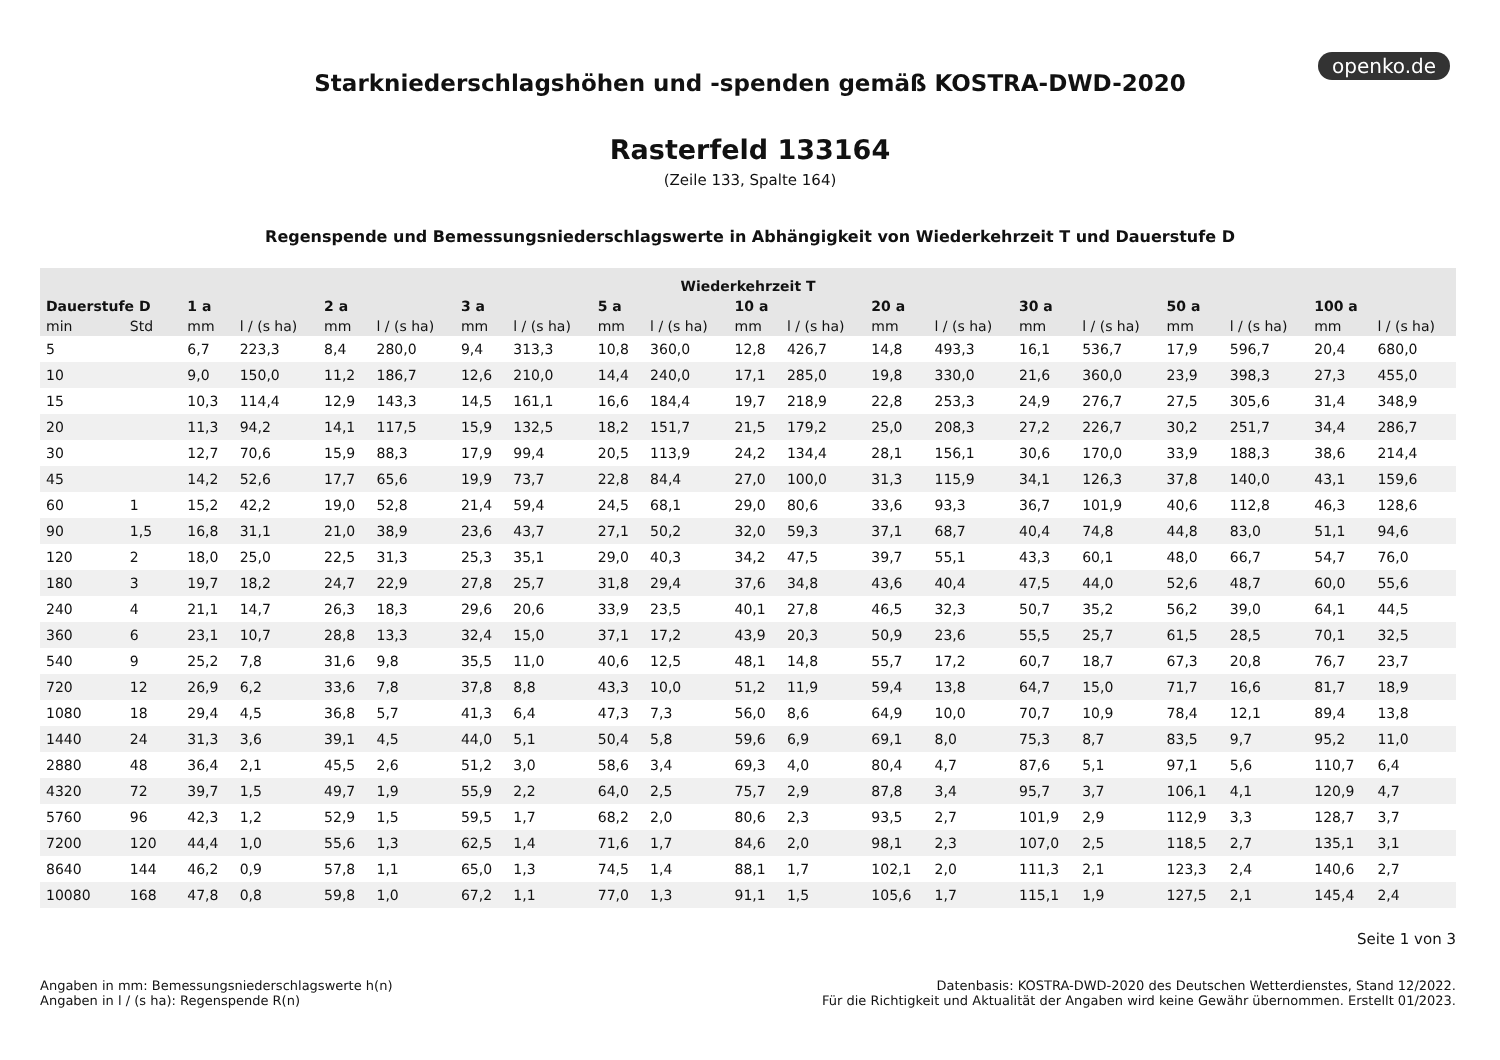openko.de
Starkniederschlagshöhen und -spenden gemäß KOSTRA-DWD-2020
Rasterfeld 133164
(Zeile 133, Spalte 164)
Regenspende und Bemessungsniederschlagswerte in Abhängigkeit von Wiederkehrzeit T und Dauerstufe D
| Wiederkehrzeit T | | | | | | | | | | | | | | | | | | | |
| --- | --- | --- | --- | --- | --- | --- | --- | --- | --- | --- | --- | --- | --- | --- | --- | --- | --- | --- | --- |
| Dauerstufe D | | 1 a | | 2 a | | 3 a | | 5 a | | 10 a | | 20 a | | 30 a | | 50 a | | 100 a | |
| min | Std | mm | l / (s ha) | mm | l / (s ha) | mm | l / (s ha) | mm | l / (s ha) | mm | l / (s ha) | mm | l / (s ha) | mm | l / (s ha) | mm | l / (s ha) | mm | l / (s ha) |
| 5 | | 6,7 | 223,3 | 8,4 | 280,0 | 9,4 | 313,3 | 10,8 | 360,0 | 12,8 | 426,7 | 14,8 | 493,3 | 16,1 | 536,7 | 17,9 | 596,7 | 20,4 | 680,0 |
| 10 | | 9,0 | 150,0 | 11,2 | 186,7 | 12,6 | 210,0 | 14,4 | 240,0 | 17,1 | 285,0 | 19,8 | 330,0 | 21,6 | 360,0 | 23,9 | 398,3 | 27,3 | 455,0 |
| 15 | | 10,3 | 114,4 | 12,9 | 143,3 | 14,5 | 161,1 | 16,6 | 184,4 | 19,7 | 218,9 | 22,8 | 253,3 | 24,9 | 276,7 | 27,5 | 305,6 | 31,4 | 348,9 |
| 20 | | 11,3 | 94,2 | 14,1 | 117,5 | 15,9 | 132,5 | 18,2 | 151,7 | 21,5 | 179,2 | 25,0 | 208,3 | 27,2 | 226,7 | 30,2 | 251,7 | 34,4 | 286,7 |
| 30 | | 12,7 | 70,6 | 15,9 | 88,3 | 17,9 | 99,4 | 20,5 | 113,9 | 24,2 | 134,4 | 28,1 | 156,1 | 30,6 | 170,0 | 33,9 | 188,3 | 38,6 | 214,4 |
| 45 | | 14,2 | 52,6 | 17,7 | 65,6 | 19,9 | 73,7 | 22,8 | 84,4 | 27,0 | 100,0 | 31,3 | 115,9 | 34,1 | 126,3 | 37,8 | 140,0 | 43,1 | 159,6 |
| 60 | 1 | 15,2 | 42,2 | 19,0 | 52,8 | 21,4 | 59,4 | 24,5 | 68,1 | 29,0 | 80,6 | 33,6 | 93,3 | 36,7 | 101,9 | 40,6 | 112,8 | 46,3 | 128,6 |
| 90 | 1,5 | 16,8 | 31,1 | 21,0 | 38,9 | 23,6 | 43,7 | 27,1 | 50,2 | 32,0 | 59,3 | 37,1 | 68,7 | 40,4 | 74,8 | 44,8 | 83,0 | 51,1 | 94,6 |
| 120 | 2 | 18,0 | 25,0 | 22,5 | 31,3 | 25,3 | 35,1 | 29,0 | 40,3 | 34,2 | 47,5 | 39,7 | 55,1 | 43,3 | 60,1 | 48,0 | 66,7 | 54,7 | 76,0 |
| 180 | 3 | 19,7 | 18,2 | 24,7 | 22,9 | 27,8 | 25,7 | 31,8 | 29,4 | 37,6 | 34,8 | 43,6 | 40,4 | 47,5 | 44,0 | 52,6 | 48,7 | 60,0 | 55,6 |
| 240 | 4 | 21,1 | 14,7 | 26,3 | 18,3 | 29,6 | 20,6 | 33,9 | 23,5 | 40,1 | 27,8 | 46,5 | 32,3 | 50,7 | 35,2 | 56,2 | 39,0 | 64,1 | 44,5 |
| 360 | 6 | 23,1 | 10,7 | 28,8 | 13,3 | 32,4 | 15,0 | 37,1 | 17,2 | 43,9 | 20,3 | 50,9 | 23,6 | 55,5 | 25,7 | 61,5 | 28,5 | 70,1 | 32,5 |
| 540 | 9 | 25,2 | 7,8 | 31,6 | 9,8 | 35,5 | 11,0 | 40,6 | 12,5 | 48,1 | 14,8 | 55,7 | 17,2 | 60,7 | 18,7 | 67,3 | 20,8 | 76,7 | 23,7 |
| 720 | 12 | 26,9 | 6,2 | 33,6 | 7,8 | 37,8 | 8,8 | 43,3 | 10,0 | 51,2 | 11,9 | 59,4 | 13,8 | 64,7 | 15,0 | 71,7 | 16,6 | 81,7 | 18,9 |
| 1080 | 18 | 29,4 | 4,5 | 36,8 | 5,7 | 41,3 | 6,4 | 47,3 | 7,3 | 56,0 | 8,6 | 64,9 | 10,0 | 70,7 | 10,9 | 78,4 | 12,1 | 89,4 | 13,8 |
| 1440 | 24 | 31,3 | 3,6 | 39,1 | 4,5 | 44,0 | 5,1 | 50,4 | 5,8 | 59,6 | 6,9 | 69,1 | 8,0 | 75,3 | 8,7 | 83,5 | 9,7 | 95,2 | 11,0 |
| 2880 | 48 | 36,4 | 2,1 | 45,5 | 2,6 | 51,2 | 3,0 | 58,6 | 3,4 | 69,3 | 4,0 | 80,4 | 4,7 | 87,6 | 5,1 | 97,1 | 5,6 | 110,7 | 6,4 |
| 4320 | 72 | 39,7 | 1,5 | 49,7 | 1,9 | 55,9 | 2,2 | 64,0 | 2,5 | 75,7 | 2,9 | 87,8 | 3,4 | 95,7 | 3,7 | 106,1 | 4,1 | 120,9 | 4,7 |
| 5760 | 96 | 42,3 | 1,2 | 52,9 | 1,5 | 59,5 | 1,7 | 68,2 | 2,0 | 80,6 | 2,3 | 93,5 | 2,7 | 101,9 | 2,9 | 112,9 | 3,3 | 128,7 | 3,7 |
| 7200 | 120 | 44,4 | 1,0 | 55,6 | 1,3 | 62,5 | 1,4 | 71,6 | 1,7 | 84,6 | 2,0 | 98,1 | 2,3 | 107,0 | 2,5 | 118,5 | 2,7 | 135,1 | 3,1 |
| 8640 | 144 | 46,2 | 0,9 | 57,8 | 1,1 | 65,0 | 1,3 | 74,5 | 1,4 | 88,1 | 1,7 | 102,1 | 2,0 | 111,3 | 2,1 | 123,3 | 2,4 | 140,6 | 2,7 |
| 10080 | 168 | 47,8 | 0,8 | 59,8 | 1,0 | 67,2 | 1,1 | 77,0 | 1,3 | 91,1 | 1,5 | 105,6 | 1,7 | 115,1 | 1,9 | 127,5 | 2,1 | 145,4 | 2,4 |
Seite 1 von 3
Angaben in mm: Bemessungsniederschlagswerte h(n)
Angaben in l / (s ha): Regenspende R(n)
Datenbasis: KOSTRA-DWD-2020 des Deutschen Wetterdienstes, Stand 12/2022.
Für die Richtigkeit und Aktualität der Angaben wird keine Gewähr übernommen. Erstellt 01/2023.